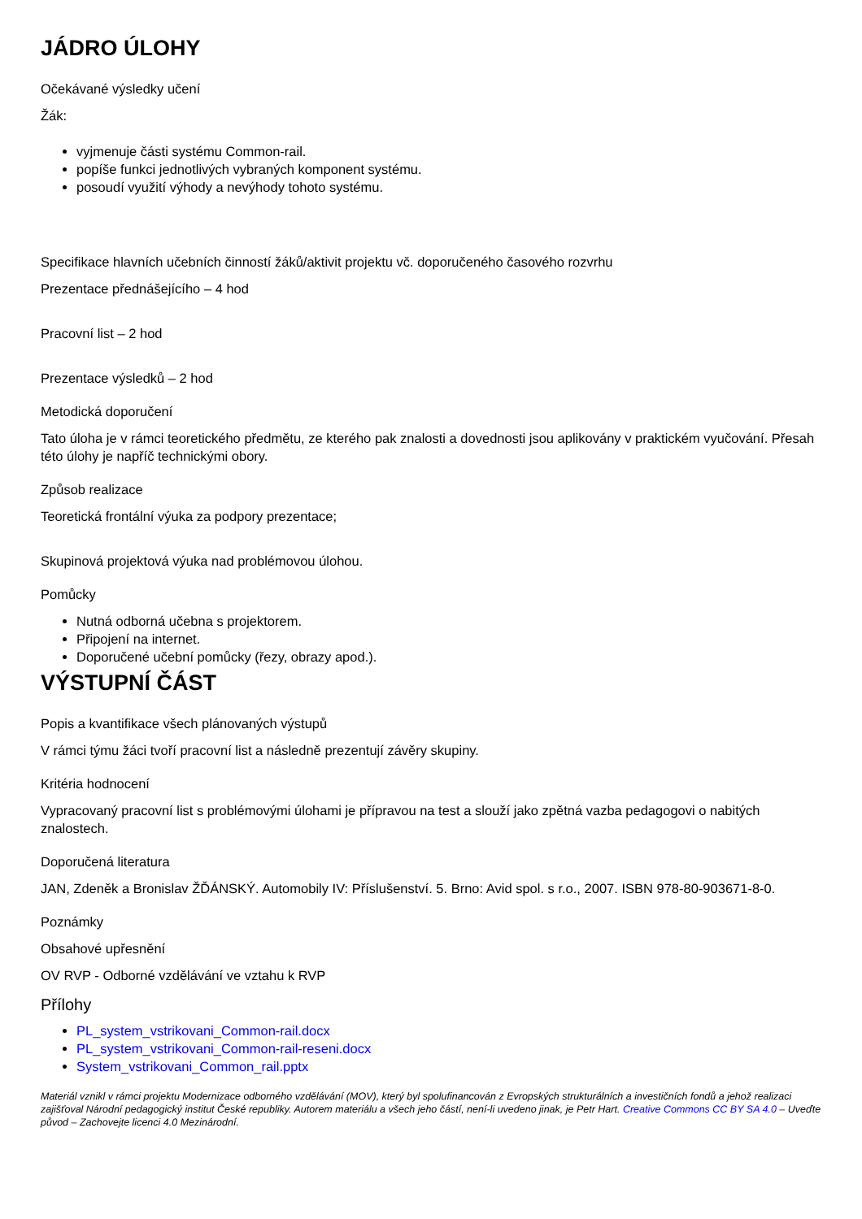JÁDRO ÚLOHY
Očekávané výsledky učení
Žák:
vyjmenuje části systému Common-rail.
popíše funkci jednotlivých vybraných komponent systému.
posoudí využití výhody a nevýhody tohoto systému.
Specifikace hlavních učebních činností žáků/aktivit projektu vč. doporučeného časového rozvrhu
Prezentace přednášejícího – 4 hod
Pracovní list – 2 hod
Prezentace výsledků – 2 hod
Metodická doporučení
Tato úloha je v rámci teoretického předmětu, ze kterého pak znalosti a dovednosti jsou aplikovány v praktickém vyučování. Přesah této úlohy je napříč technickými obory.
Způsob realizace
Teoretická frontální výuka za podpory prezentace;
Skupinová projektová výuka nad problémovou úlohou.
Pomůcky
Nutná odborná učebna s projektorem.
Připojení na internet.
Doporučené učební pomůcky (řezy, obrazy apod.).
VÝSTUPNÍ ČÁST
Popis a kvantifikace všech plánovaných výstupů
V rámci týmu žáci tvoří pracovní list a následně prezentují závěry skupiny.
Kritéria hodnocení
Vypracovaný pracovní list s problémovými úlohami je přípravou na test a slouží jako zpětná vazba pedagogovi o nabitých znalostech.
Doporučená literatura
JAN, Zdeněk a Bronislav ŽĎÁNSKÝ. Automobily IV: Příslušenství. 5. Brno: Avid spol. s r.o., 2007. ISBN 978-80-903671-8-0.
Poznámky
Obsahové upřesnění
OV RVP - Odborné vzdělávání ve vztahu k RVP
Přílohy
PL_system_vstrikovani_Common-rail.docx
PL_system_vstrikovani_Common-rail-reseni.docx
System_vstrikovani_Common_rail.pptx
Materiál vznikl v rámci projektu Modernizace odborného vzdělávání (MOV), který byl spolufinancován z Evropských strukturálních a investičních fondů a jehož realizaci zajišťoval Národní pedagogický institut České republiky. Autorem materiálu a všech jeho částí, není-li uvedeno jinak, je Petr Hart. Creative Commons CC BY SA 4.0 – Uveďte původ – Zachovejte licenci 4.0 Mezinárodní.